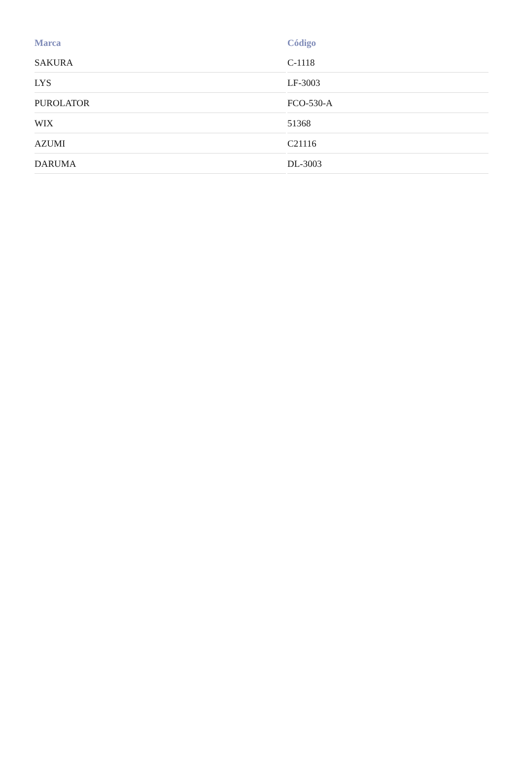| Marca | Código |
| --- | --- |
| SAKURA | C-1118 |
| LYS | LF-3003 |
| PUROLATOR | FCO-530-A |
| WIX | 51368 |
| AZUMI | C21116 |
| DARUMA | DL-3003 |